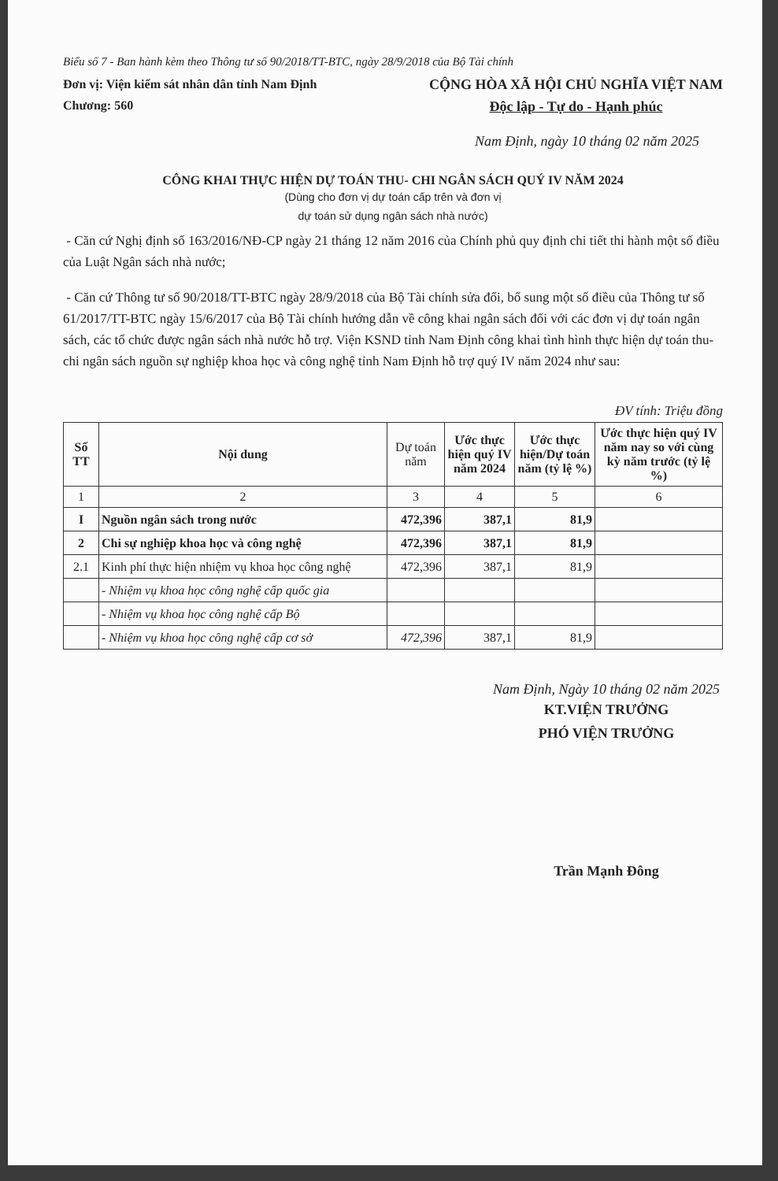Biểu số 7 - Ban hành kèm theo Thông tư số 90/2018/TT-BTC, ngày 28/9/2018 của Bộ Tài chính
Đơn vị: Viện kiểm sát nhân dân tỉnh Nam Định
Chương: 560
CỘNG HÒA XÃ HỘI CHỦ NGHĨA VIỆT NAM
Độc lập - Tự do - Hạnh phúc
Nam Định, ngày 10 tháng 02 năm 2025
CÔNG KHAI THỰC HIỆN DỰ TOÁN THU- CHI NGÂN SÁCH QUÝ IV NĂM 2024
(Dùng cho đơn vị dự toán cấp trên và đơn vị
dự toán sử dụng ngân sách nhà nước)
- Căn cứ Nghị định số 163/2016/NĐ-CP ngày 21 tháng 12 năm 2016 của Chính phủ quy định chi tiết thi hành một số điều của Luật Ngân sách nhà nước;
- Căn cứ Thông tư số 90/2018/TT-BTC ngày 28/9/2018 của Bộ Tài chính sửa đổi, bổ sung một số điều của Thông tư số 61/2017/TT-BTC ngày 15/6/2017 của Bộ Tài chính hướng dẫn về công khai ngân sách đối với các đơn vị dự toán ngân sách, các tổ chức được ngân sách nhà nước hỗ trợ. Viện KSND tỉnh Nam Định công khai tình hình thực hiện dự toán thu-chi ngân sách nguồn sự nghiệp khoa học và công nghệ tỉnh Nam Định hỗ trợ quý IV năm 2024 như sau:
ĐV tính: Triệu đồng
| Số TT | Nội dung | Dự toán năm | Ước thực hiện quý IV năm 2024 | Ước thực hiện/Dự toán năm (tỷ lệ %) | Ước thực hiện quý IV năm nay so với cùng kỳ năm trước (tỷ lệ %) |
| --- | --- | --- | --- | --- | --- |
| 1 | 2 | 3 | 4 | 5 | 6 |
| I | Nguồn ngân sách trong nước | 472,396 | 387,1 | 81,9 | |
| 2 | Chi sự nghiệp khoa học và công nghệ | 472,396 | 387,1 | 81,9 | |
| 2.1 | Kinh phí thực hiện nhiệm vụ khoa học công nghệ | 472,396 | 387,1 | 81,9 | |
| | - Nhiệm vụ khoa học công nghệ cấp quốc gia | | | | |
| | - Nhiệm vụ khoa học công nghệ cấp Bộ | | | | |
| | - Nhiệm vụ khoa học công nghệ cấp cơ sở | 472,396 | 387,1 | 81,9 | |
Nam Định, Ngày 10 tháng 02 năm 2025
KT.VIỆN TRƯỞNG
PHÓ VIỆN TRƯỞNG
Trần Mạnh Đông